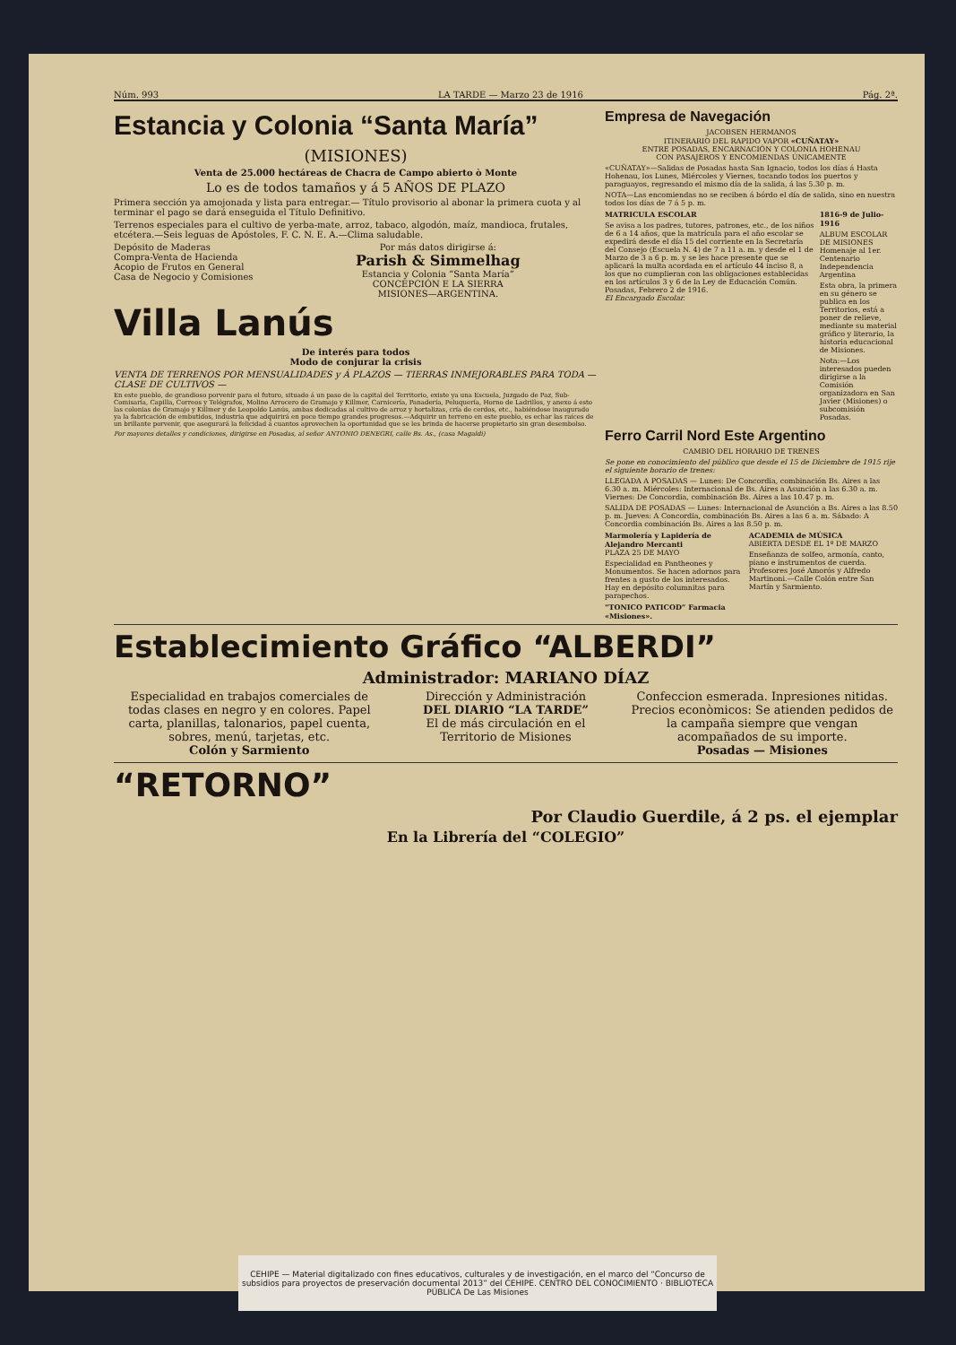Núm. 993 LA TARDE — Marzo 23 de 1916 Pág. 2ª.
Estancia y Colonia “Santa María”
(MISIONES)
Venta de 25.000 hectáreas de Chacra de Campo abierto ò Monte
Lo es de todos tamaños y á 5 AÑOS DE PLAZO
Primera sección ya amojonada y lista para entregar.— Título provisorio al abonar la primera cuota y al terminar el pago se dará enseguida el Título Definitivo.
Terrenos especiales para el cultivo de yerba-mate, arroz, tabaco, algodón, maíz, mandioca, frutales, etcétera.—Seis leguas de Apóstoles, F. C. N. E. A.—Clima saludable.
Depósito de Maderas
Compra-Venta de Hacienda
Acopio de Frutos en General
Casa de Negocio y Comisiones
Por más datos dirigirse á:
Parish & Simmelhag
Estancia y Colonia “Santa María”
CONCEPCIÓN E LA SIERRA
MISIONES—ARGENTINA.
Villa Lanús
De interés para todos
Modo de conjurar la crisis
VENTA DE TERRENOS POR MENSUALIDADES y Á PLAZOS — TIERRAS INMEJORABLES PARA TODA — CLASE DE CULTIVOS —
En este pueblo, de grandioso porvenir para el futuro, situado á un paso de la capital del Territorio, existe ya una Escuela, Juzgado de Paz, Sub-Comisaría, Capilla, Correos y Telégrafos, Molino Arrocero de Gramajo y Killmer, Carnicería, Panadería, Peluquería, Horno de Ladrillos, y anexo á esto las colonias de Gramajo y Killmer y de Leopoldo Lanús, ambas dedicadas al cultivo de arroz y hortalizas, cría de cerdos, etc., habiéndose inaugurado ya la fabricación de embutidos, industria que adquirirá en poco tiempo grandes progresos.—Adquirir un terreno en este pueblo, es echar las raíces de un brillante porvenir, que asegurará la felicidad á cuantos aprovechen la oportunidad que se les brinda de hacerse propietario sin gran desembolso.
Por mayores detalles y condiciones, dirigirse en Posadas, al señor ANTONIO DENEGRI, calle Bs. As., (casa Magaldi)
Empresa de Navegación
JACOBSEN HERMANOS
ITINERARIO DEL RAPIDO VAPOR «CUÑATAY»
ENTRE POSADAS, ENCARNACIÓN Y COLONIA HOHENAU
CON PASAJEROS Y ENCOMIENDAS ÚNICAMENTE
«CUÑATAY»—Salidas de Posadas hasta San Ignacio, todos los días á Hasta Hohenau, los Lunes, Miércoles y Viernes, tocando todos los puertos y paraguayos, regresando el mismo día de la salida, á las 5.30 p. m.
NOTA—Las encomiendas no se reciben á bórdo el día de salida, sino en nuestra todos los días de 7 á 5 p. m.
MATRICULA ESCOLAR
Se avisa a los padres, tutores, patrones, etc., de los niños de 6 a 14 años, que la matrícula para el año escolar se expedirá desde el día 15 del corriente en la Secretaría del Consejo (Escuela N. 4) de 7 a 11 a. m. y desde el 1 de Marzo de 3 a 6 p. m. y se les hace presente que se aplicará la multa acordada en el artículo 44 inciso 8, a los que no cumplieran con las obligaciones establecidas en los artículos 3 y 6 de la Ley de Educación Común.
Posadas, Febrero 2 de 1916.
El Encargado Escolar.
1816-9 de Julio-1916
ALBUM ESCOLAR DE MISIONES
Homenaje al 1er. Centenario Independencia Argentina
Esta obra, la primera en su género se publica en los Territorios, está a poner de relieve, mediante su material gráfico y literario, la historia educacional de Misiones.
Nota:—Los interesados pueden dirigirse a la Comisión organizadora en San Javier (Misiones) o subcomisión Posadas.
Ferro Carril Nord Este Argentino
CAMBIO DEL HORARIO DE TRENES
Se pone en conocimiento del público que desde el 15 de Diciembre de 1915 rije el siguiente horario de trenes:
LLEGADA A POSADAS — Lunes: De Concordia, combinación Bs. Aires a las 6.30 a. m. Miércoles: Internacional de Bs. Aires a Asunción a las 6.30 a. m. Viernes: De Concordia, combinación Bs. Aires a las 10.47 p. m.
SALIDA DE POSADAS — Lunes: Internacional de Asunción a Bs. Aires a las 8.50 p. m. Jueves: A Concordia, combinación Bs. Aires a las 6 a. m. Sábado: A Concordia combinación Bs. Aires a las 8.50 p. m.
Marmolería y Lapidería de Alejandro Mercanti
PLAZA 25 DE MAYO
Especialidad en Pantheones y Monumentos. Se hacen adornos para frentes a gusto de los interesados. Hay en depósito columnitas para parapechos.
“TONICO PATICOD” Farmacia «Misiones».
ACADEMIA de MÚSICA
ABIERTA DESDE EL 1º DE MARZO
Enseñanza de solfeo, armonía, canto, piano e instrumentos de cuerda. Profesores José Amorós y Alfredo Martinoni.—Calle Colón entre San Martín y Sarmiento.
Establecimiento Gráfico “ALBERDI”
Administrador: MARIANO DÍAZ
Especialidad en trabajos comerciales de todas clases en negro y en colores. Papel carta, planillas, talonarios, papel cuenta, sobres, menú, tarjetas, etc.
Colón y Sarmiento
Dirección y Administración
DEL DIARIO “LA TARDE”
El de más circulación en el Territorio de Misiones
Confeccion esmerada. Inpresiones nitidas. Precios econòmicos: Se atienden pedidos de la campaña siempre que vengan acompañados de su importe.
Posadas — Misiones
“RETORNO”
Por Claudio Guerdile, á 2 ps. el ejemplar
En la Librería del “COLEGIO”
CEHIPE — Material digitalizado con fines educativos, culturales y de investigación, en el marco del “Concurso de subsidios para proyectos de preservación documental 2013” del CEHIPE. CENTRO DEL CONOCIMIENTO · BIBLIOTECA PÚBLICA De Las Misiones